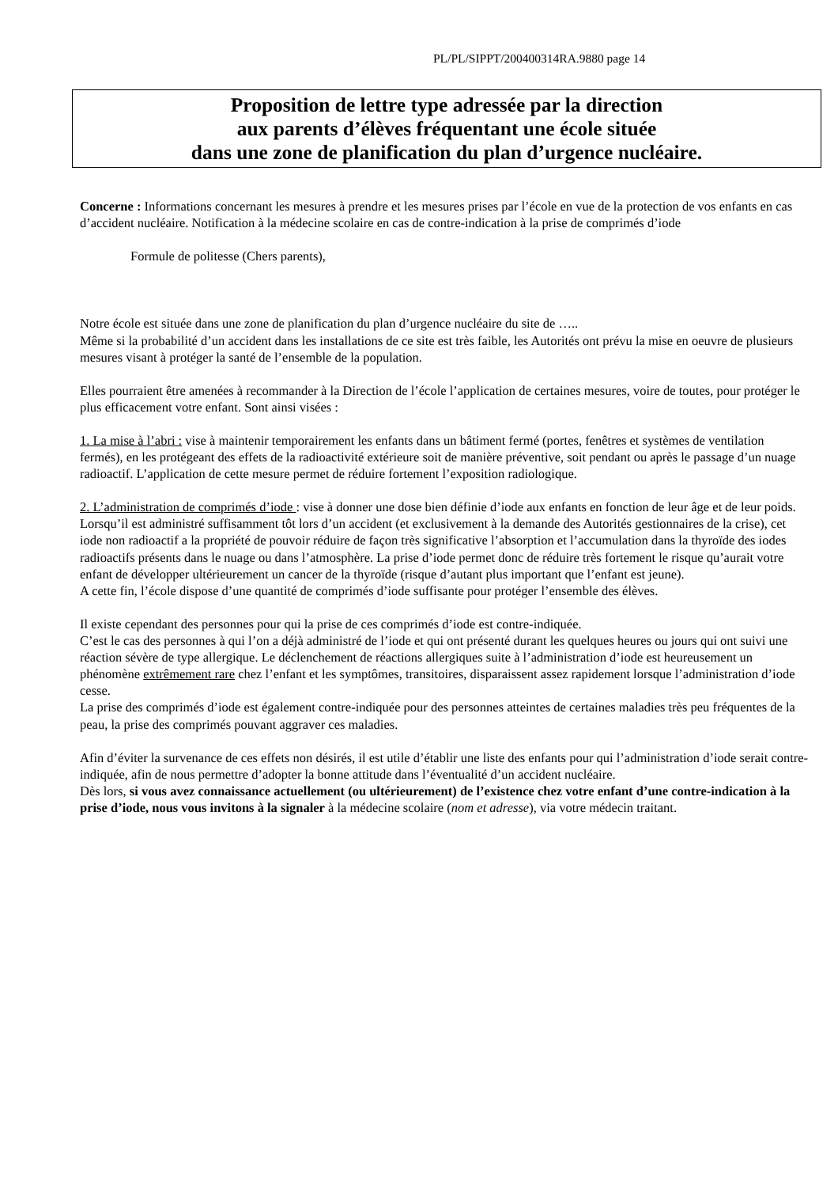PL/PL/SIPPT/200400314RA.9880 page 14
Proposition de lettre type adressée par la direction
aux parents d’élèves fréquentant une école située
dans une zone de planification du plan d’urgence nucléaire.
Concerne : Informations concernant les mesures à prendre et les mesures prises par l’école en vue de la protection de vos enfants en cas d’accident nucléaire. Notification à la médecine scolaire en cas de contre-indication à la prise de comprimés d’iode
Formule de politesse (Chers parents),
Notre école est située dans une zone de planification du plan d’urgence nucléaire du site de …..
Même si la probabilité d’un accident dans les installations de ce site est très faible, les Autorités ont prévu la mise en oeuvre de plusieurs mesures visant à protéger la santé de l’ensemble de la population.
Elles pourraient être amenées à recommander à la Direction de l’école l’application de certaines mesures, voire de toutes, pour protéger le plus efficacement votre enfant. Sont ainsi visées :
1. La mise à l’abri : vise à maintenir temporairement les enfants dans un bâtiment fermé (portes, fenêtres et systèmes de ventilation fermés), en les protégeant des effets de la radioactivité extérieure soit de manière préventive, soit pendant ou après le passage d’un nuage radioactif. L’application de cette mesure permet de réduire fortement l’exposition radiologique.
2. L’administration de comprimés d’iode : vise à donner une dose bien définie d’iode aux enfants en fonction de leur âge et de leur poids. Lorsqu’il est administré suffisamment tôt lors d’un accident (et exclusivement à la demande des Autorités gestionnaires de la crise), cet iode non radioactif a la propriété de pouvoir réduire de façon très significative l’absorption et l’accumulation dans la thyroïde des iodes radioactifs présents dans le nuage ou dans l’atmosphère. La prise d’iode permet donc de réduire très fortement le risque qu’aurait votre enfant de développer ultérieurement un cancer de la thyroïde (risque d’autant plus important que l’enfant est jeune).
A cette fin, l’école dispose d’une quantité de comprimés d’iode suffisante pour protéger l’ensemble des élèves.
Il existe cependant des personnes pour qui la prise de ces comprimés d’iode est contre-indiquée.
C’est le cas des personnes à qui l’on a déjà administré de l’iode et qui ont présenté durant les quelques heures ou jours qui ont suivi une réaction sévère de type allergique. Le déclenchement de réactions allergiques suite à l’administration d’iode est heureusement un phénomène extrêmement rare chez l’enfant et les symptômes, transitoires, disparaissent assez rapidement lorsque l’administration d’iode cesse.
La prise des comprimés d’iode est également contre-indiquée pour des personnes atteintes de certaines maladies très peu fréquentes de la peau, la prise des comprimés pouvant aggraver ces maladies.
Afin d’éviter la survenance de ces effets non désirés, il est utile d’établir une liste des enfants pour qui l’administration d’iode serait contre-indiquée, afin de nous permettre d’adopter la bonne attitude dans l’éventualité d’un accident nucléaire.
Dès lors, si vous avez connaissance actuellement (ou ultérieurement) de l’existence chez votre enfant d’une contre-indication à la prise d’iode, nous vous invitons à la signaler à la médecine scolaire (nom et adresse), via votre médecin traitant.